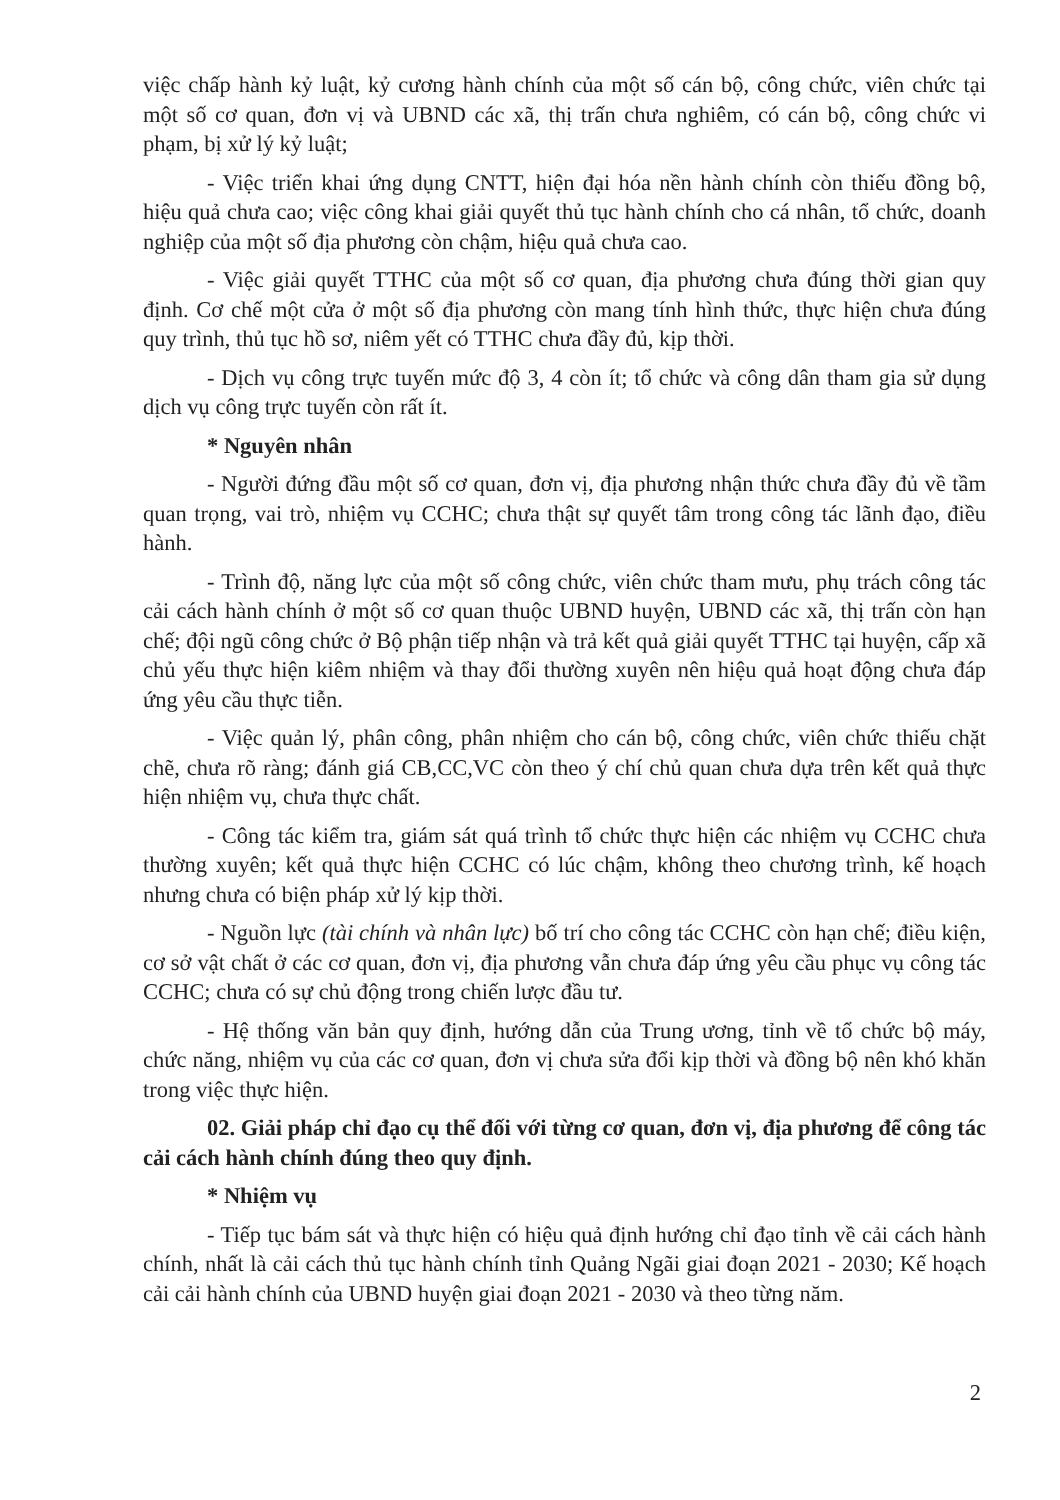việc chấp hành kỷ luật, kỷ cương hành chính của một số cán bộ, công chức, viên chức tại một số cơ quan, đơn vị và UBND các xã, thị trấn chưa nghiêm, có cán bộ, công chức vi phạm, bị xử lý kỷ luật;
- Việc triển khai ứng dụng CNTT, hiện đại hóa nền hành chính còn thiếu đồng bộ, hiệu quả chưa cao; việc công khai giải quyết thủ tục hành chính cho cá nhân, tổ chức, doanh nghiệp của một số địa phương còn chậm, hiệu quả chưa cao.
- Việc giải quyết TTHC của một số cơ quan, địa phương chưa đúng thời gian quy định. Cơ chế một cửa ở một số địa phương còn mang tính hình thức, thực hiện chưa đúng quy trình, thủ tục hồ sơ, niêm yết có TTHC chưa đầy đủ, kịp thời.
- Dịch vụ công trực tuyến mức độ 3, 4 còn ít; tổ chức và công dân tham gia sử dụng dịch vụ công trực tuyến còn rất ít.
* Nguyên nhân
- Người đứng đầu một số cơ quan, đơn vị, địa phương nhận thức chưa đầy đủ về tầm quan trọng, vai trò, nhiệm vụ CCHC; chưa thật sự quyết tâm trong công tác lãnh đạo, điều hành.
- Trình độ, năng lực của một số công chức, viên chức tham mưu, phụ trách công tác cải cách hành chính ở một số cơ quan thuộc UBND huyện, UBND các xã, thị trấn còn hạn chế; đội ngũ công chức ở Bộ phận tiếp nhận và trả kết quả giải quyết TTHC tại huyện, cấp xã chủ yếu thực hiện kiêm nhiệm và thay đổi thường xuyên nên hiệu quả hoạt động chưa đáp ứng yêu cầu thực tiễn.
- Việc quản lý, phân công, phân nhiệm cho cán bộ, công chức, viên chức thiếu chặt chẽ, chưa rõ ràng; đánh giá CB,CC,VC còn theo ý chí chủ quan chưa dựa trên kết quả thực hiện nhiệm vụ, chưa thực chất.
- Công tác kiểm tra, giám sát quá trình tổ chức thực hiện các nhiệm vụ CCHC chưa thường xuyên; kết quả thực hiện CCHC có lúc chậm, không theo chương trình, kế hoạch nhưng chưa có biện pháp xử lý kịp thời.
- Nguồn lực (tài chính và nhân lực) bố trí cho công tác CCHC còn hạn chế; điều kiện, cơ sở vật chất ở các cơ quan, đơn vị, địa phương vẫn chưa đáp ứng yêu cầu phục vụ công tác CCHC; chưa có sự chủ động trong chiến lược đầu tư.
- Hệ thống văn bản quy định, hướng dẫn của Trung ương, tỉnh về tổ chức bộ máy, chức năng, nhiệm vụ của các cơ quan, đơn vị chưa sửa đổi kịp thời và đồng bộ nên khó khăn trong việc thực hiện.
02. Giải pháp chỉ đạo cụ thể đối với từng cơ quan, đơn vị, địa phương để công tác cải cách hành chính đúng theo quy định.
* Nhiệm vụ
- Tiếp tục bám sát và thực hiện có hiệu quả định hướng chỉ đạo tỉnh về cải cách hành chính, nhất là cải cách thủ tục hành chính tỉnh Quảng Ngãi giai đoạn 2021 - 2030; Kế hoạch cải cải hành chính của UBND huyện giai đoạn 2021 - 2030 và theo từng năm.
2